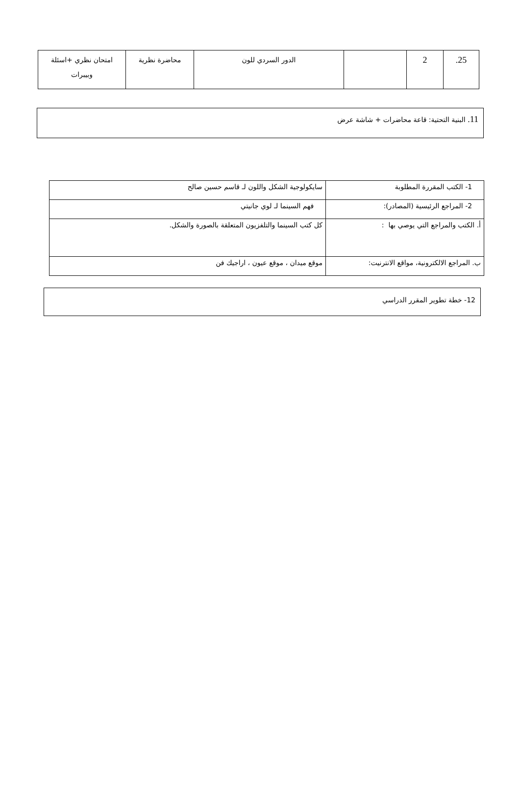| 25. | 2 | | الدور السردي للون | محاضرة نظرية | امتحان نظري +اسئلة وبيبرات |
11. البنية التحتية: قاعة محاضرات + شاشة عرض
| 1- الكتب المقررة المطلوبة | سايكولوجية الشكل واللون لـ قاسم حسين صالح |
| 2- المراجع الرئيسية (المصادر): | فهم السينما لـ لوي جانيتي |
| أ. الكتب والمراجع التي يوصي بها : | كل كتب السينما والتلفزيون المتعلقة بالصورة والشكل. |
| ب. المراجع الالكترونية، مواقع الانترنيت: | موقع ميدان ، موقع عيون ، اراجيك فن |
12- خطة تطوير المقرر الدراسي